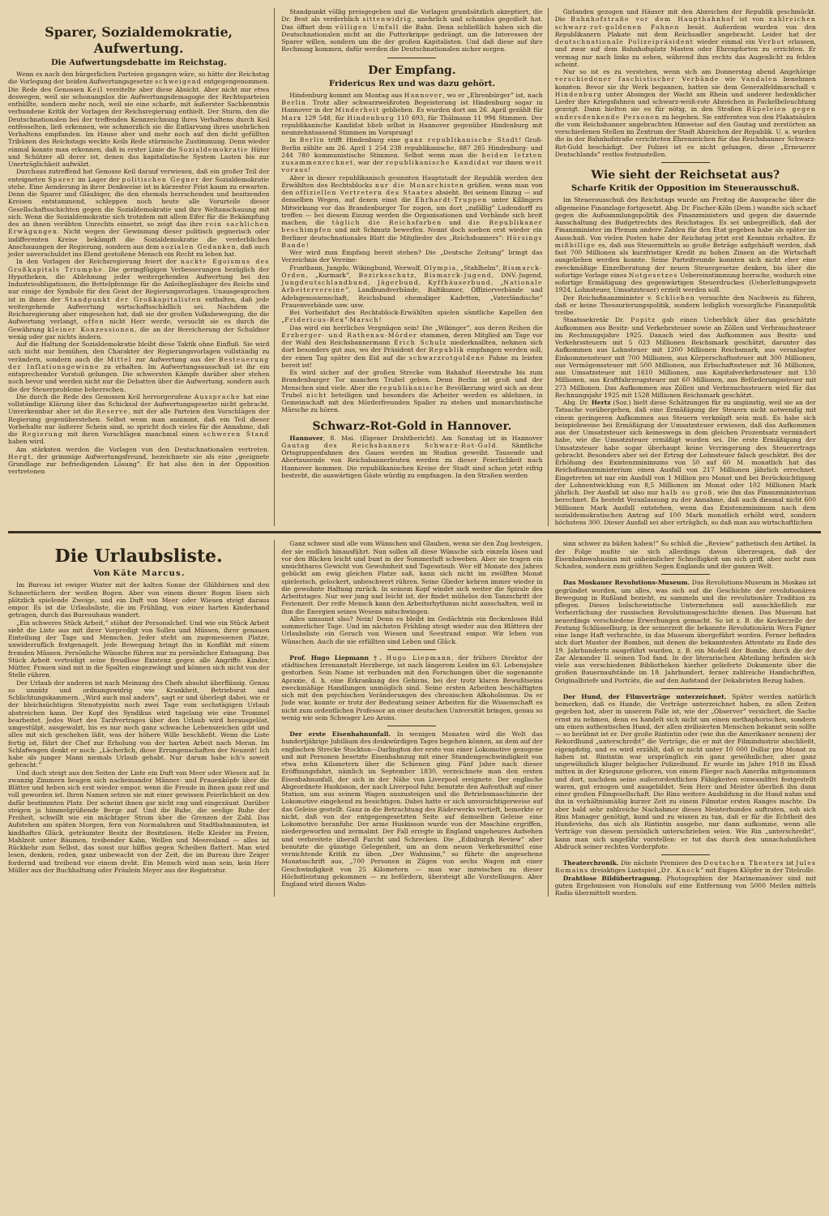Sparer, Sozialdemokratie, Aufwertung.
Die Aufwertungsdebatte im Reichstag.
Wenn es nach den bürgerlichen Parteien gegangen wäre, so hätte der Reichstag die Vorlegung der beiden Aufwertungsgesetze schweigend entgegengenommen. Die Rede des Genossen Keil vereitelte aber diese Absicht. Aber nicht nur etwa deswegen, weil sie schonungslos die Aufwertungsdemagogie der Rechtsparteien enthüllte, sondern mehr noch, weil sie eine scharfe, mit äußerster Sachkenntnis verbundene Kritik der Vorlagen der Reichsregierung enthielt. Der Sturm, den die Deutschnationalen bei der treffenden Kennzeichnung ihres Verhaltens durch Keil entfesselten, ließ erkennen, wie schmerzlich sie die Entlarvung ihres unehrlichen Verhaltens empfanden. Im Hause aber und mehr noch auf den dicht gefüllten Tribünen des Reichstags weckte Keils Rede stürmische Zustimmung. Denn wieder einmal konnte man erkennen, daß in erster Linie die Sozialdemokratie Hüter und Schützer all derer ist, denen das kapitalistische System Lasten bis zur Unerträglichkeit aufwälzt.
Durchaus zutreffend hat Genosse Keil darauf verwiesen, daß ein großer Teil der enteigneten Sparer im Lager der politischen Gegner der Sozialdemokratie stehe. Eine Aenderung in ihrer Denkweise ist in kürzester Frist kaum zu erwarten. Denn die Sparer und Gläubiger, die den ehemals herrschenden und besitzenden Kreisen entstammend, schleppen noch heute alle Vorurteile dieser Gesellschaftsschichten gegen die Sozialdemokratie und ihre Weltanschauung mit sich. Wenn die Sozialdemokratie sich trotzdem mit allem Eifer für die Bekämpfung des an ihnen verübten Unrechts einsetzt, so zeigt das ihre rein sachlichen Erwägungen. Nicht wegen der Gewinnung dieser politisch gegnerisch oder indifferenten Kreise bekämpft die Sozialdemokratie die verderblichen Anschauungen der Regierung, sondern aus dem sozialen Gedanken, daß auch jeder unverschuldet ins Elend gestoßene Mensch ein Recht zu leben hat.
In den Vorlagen der Reichsregierung feiert der nackte Egoismus des Großkapitals Triumphe. Die geringfügigen Verbesserungen bezüglich der Hypotheken, die Ablehnung jeder weitergehenden Aufwertung bei den Industrieobligationen, die Bettelpfennige für die Anleihegläubiger des Reichs sind nur einige der Symbole für den Geist der Regierungsvorlagen. Unausgesprochen ist in ihnen der Standpunkt der Großkapitalisten enthalten, daß jede weitergehende Aufwertung wirtschaftsschädlich sei. Nachdem die Reichsregierung aber eingesehen hat, daß sie der großen Volksbewegung, die die Aufwertung verlangt, offen nicht Herr werde, versucht sie es durch die Gewährung kleiner Konzessionen, die an der Bereicherung der Schuldner wenig oder gar nichts ändern.
Auf die Haltung der Sozialdemokratie bleibt diese Taktik ohne Einfluß. Sie wird sich nicht nur bemühen, den Charakter der Regierungsvorlagen vollständig zu verändern, sondern auch die Mittel zur Aufwertung aus der Besteuerung der Inflationsgewinne zu erhalten. Im Aufwertungsausschuß ist ihr ein entsprechender Vorstoß gelungen. Die schwersten Kämpfe darüber aber stehen noch bevor und werden nicht nur die Debatten über die Aufwertung, sondern auch die der Steuerprobleme beherrschen.
Die durch die Rede des Genossen Keil hervorgerufene Aussprache hat eine vollständige Klärung über das Schicksal der Aufwertungsgesetze nicht gebracht. Unverkennbar aber ist die Reserve, mit der alle Parteien den Vorschlägen der Regierung gegenüberstehen. Selbst wenn man annimmt, daß ein Teil dieser Vorbehalte nur äußerer Schein sind, so spricht doch vieles für die Annahme, daß die Regierung mit ihren Vorschlägen manchmal einen schweren Stand haben wird.
Am stärksten werden die Vorlagen von den Deutschnationalen vertreten. Hergt, der grimmige Aufwertungsfreund, bezeichnete sie als eine „geeignete Grundlage zur befriedigenden Lösung“. Er hat also den in der Opposition vertretenen
Standpunkt völlig preisgegeben und die Vorlagen grundsätzlich akzeptiert, die Dr. Best als verderblich sittenwidrig, unehrlich und schamlos gegeißelt hat. Das öffnet dem völligen Umfall die Bahn. Denn schließlich haben sich die Deutschnationalen nicht an die Futterkrippe gedrängt, um die Interessen der Sparer willen, sondern um die der großen Kapitalisten. Und daß diese auf ihre Rechnung kommen, dafür werden die Deutschnationalen sicher sorgen.
Der Empfang.
Fridericus Rex und was dazu gehört.
Hindenburg kommt am Montag aus Hannover, wo er „Ehrenbürger“ ist, nach Berlin. Trotz aller schwarzweißroten Begeisterung ist Hindenburg sogar in Hannover in der Minderheit geblieben. Es wurden dort am 26. April gezählt für Marx 129 548, für Hindenburg 110 693, für Thälmann 11 994 Stimmen. Der republikanische Kandidat blieb selbst in Hannover gegenüber Hindenburg mit neunzehntausend Stimmen im Vorsprung!
In Berlin trifft Hindenburg eine ganz republikanische Stadt! Groß-Berlin zählte am 26. April 1 254 238 republikanische, 887 285 Hindenburg- und 244 780 kommunistische Stimmen. Selbst wenn man die beiden letzten zusammenrechnet, war der republikanische Kandidat vor ihnen weit voraus!
Aber in dieser republikanisch gesinnten Hauptstadt der Republik werden den Erwählten des Rechtsblocks nur die Monarchisten grüßen, wenn man von den offiziellen Vertretern des Staates absieht. Bei seinem Einzug — auf denselben Wegen, auf denen einst die Ehrhardt-Truppen unter Killingers Mitwirkung vor das Brandenburger Tor zogen, um dort „zufällig“ Ludendorff zu treffen — bei diesem Einzug werden die Organisationen und Verbände sich breit machen, die täglich die Reichsfarben und die Republikaner beschimpfen und mit Schmutz bewerfen. Nennt doch soeben erst wieder ein Berliner deutschnationales Blatt die Mitglieder des „Reichsbanners“: Hörsings Bande!
Wer wird zum Empfang bereit stehen? Die „Deutsche Zeitung“ bringt das Verzeichnis der Vereine:
Frontbann, Jungdo, Wikingbund, Werwolf, Olympia, „Stahlhelm“, Bismarck-Orden, „Kurmark“, Bezirksschutz, Bismarck-Jugend, DNV.-Jugend, Jungdeutschlandbund, Jägerbund, Kyffhäuserbund, „Nationale Arbeitervereine“, Landbundverbände, Baltikumer, Offizierverbände und Adelsgenossenschaft, Reichsbund ehemaliger Kadetten, „Vaterländische“ Frauenverbände usw. usw.
Bei Vorbeifahrt des Rechtsblock-Erwählten spielen sämtliche Kapellen den „Fridericus-Rex“-Marsch!
Das wird ein herrliches Vergnügen sein! Die „Wikinger“, aus deren Reihen die Erzberger- und Rathenau-Mörder stammen, deren Mitglied am Tage vor der Wahl den Reichsbannermann Erich Schulz niederknallten, nehmen sich dort besonders gut aus, wo der Präsident der Republik empfangen werden soll, der einen Tag später den Eid auf die schwarzrotgoldene Fahne zu leisten bereit ist!
Es wird sicher auf der großen Strecke vom Bahnhof Heerstraße bis zum Brandenburger Tor manchen Trubel geben. Denn Berlin ist groß und der Menschen sind viele. Aber die republikanische Bevölkerung wird sich an dem Trubel nicht beteiligen und besonders die Arbeiter werden es ablehnen, in Gemeinschaft mit den Mörderfreunden Spalier zu stehen und monarchistische Märsche zu hören.
Schwarz-Rot-Gold in Hannover.
Hannover, 8. Mai. (Eigener Drahtbericht). Am Sonntag ist in Hannover Gautag des Reichsbanners Schwarz-Rot-Gold. Sämtliche Ortsgruppenfahnen des Gaues werden im Stadion geweiht. Tausende und Abertausende von Reichsbannerleuten werden zu dieser Feierlichkeit nach Hannover kommen. Die republikanischen Kreise der Stadt sind schon jetzt eifrig bestrebt, die auswärtigen Gäste würdig zu empfangen. In den Straßen werden
Girlanden gezogen und Häuser mit den Abzeichen der Republik geschmückt. Die Bahnhofstraße vor dem Hauptbahnhof ist von zahlreichen schwarz-rot-goldenen Fahnen besät. Außerdem wurden von den Republikanern Plakate mit dem Reichsadler angebracht. Leider hat der deutschnationale Polizeipräsident wieder einmal ein Verbot erlassen, und zwar auf dem Bahnhofsplatz Masten oder Ehrenpforten zu errichten. Er vermag nur nach links zu sehen, während ihm rechts das Augenlicht zu fehlen scheint.
Nur so ist es zu verstehen, wenn sich am Donnerstag abend Angehörige verschiedener faschistischer Verbände wie Vandalen benehmen konnten. Bevor sie ihr Werk begannen, hatten sie dem Generalfeldmarschall v. Hindenburg unter Absingen der Wacht am Rhein und anderer bedenklicher Lieder ihre Kriegsfahnen und schwarz-weiß-rote Abzeichen in Fackelbeleuchtung gezeigt. Dann hielten sie es für nötig, in den Straßen Rüpeleien gegen andersdenkende Personen zu begehen. Sie entfernten von den Plakatsäulen die vom Reichsbanner angebrachten Hinweise auf den Gautag und zerstörten an verschiedenen Stellen im Zentrum der Stadt Abzeichen der Republik. U. a. wurden die in der Bahnhofstraße errichteten Ehrenzeichen für das Reichsbanner Schwarz-Rot-Gold beschädigt. Der Polizei ist es nicht gelungen, diese „Erneuerer Deutschlands“ restlos festzustellen.
Wie sieht der Reichsetat aus?
Scharfe Kritik der Opposition im Steuerausschuß.
Im Steuerausschuß des Reichstags wurde am Freitag die Aussprache über die allgemeine Finanzlage fortgesetzt. Abg. Dr. Fischer-Köln (Dem.) wandte sich scharf gegen die Aufsammlungspolitik des Finanzministers und gegen die dauernde Ausschaltung des Budgetrechts des Reichstages. Es sei unbegreiflich, daß der Finanzminister im Plenum andere Zahlen für den Etat gegeben habe als später im Ausschuß. Von vielen Posten habe der Reichstag jetzt erst Kenntnis erhalten. Er mißbillige es, daß aus Steuermitteln so große Beträge aufgehäuft werden, daß fast 700 Millionen als kurzfristiger Kredit zu hohen Zinsen an die Wirtschaft ausgeliehen werden konnte. Seine Parteifreunde konnten sich nicht eher eine zweckmäßige Einzelberatung der neuen Steuergesetze denken, bis über die sofortige Vorlage eines Notgesetzes Uebereinstimmung herrsche, wodurch eine sofortige Ermäßigung des gegenwärtigen Steuerdruckes (Ueberleitungsgesetz 1924, Lohnsteuer, Umsatzsteuer) erzielt werden soll.
Der Reichsfinanzminister v. Schlieben versuchte den Nachweis zu führen, daß er keine Thesaurierungspolitik, sondern lediglich vorsorgliche Finanzpolitik treibe.
Staatssekretär Dr. Popitz gab einen Ueberblick über das geschätzte Aufkommen aus Besitz- und Verkehrsteuer sowie an Zöllen und Verbrauchssteuer im Rechnungsjahre 1925. Danach wird das Aufkommen aus Besitz- und Verkehrssteuern mit 5 023 Millionen Reichsmark geschätzt, darunter das Aufkommen aus Lohnsteuer mit 1200 Millionen Reichsmark, aus veranlagter Einkommensteuer mit 700 Millionen, aus Körperschaftssteuer mit 300 Millionen, aus Vermögenssteuer mit 500 Millionen, aus Erbschaftssteuer mit 36 Millionen, aus Umsatzsteuer mit 1610 Millionen, aus Kapitalverkehrssteuer mit 130 Millionen, aus Kraftfahrzeugsteuer mit 60 Millionen, aus Beförderungssteuer mit 273 Millionen. Das Aufkommen aus Zöllen und Verbrauchssteuern wird für das Rechnungsjahr 1925 mit 1528 Millionen Reichsmark geschätzt.
Abg. Dr. Hertz (Soz.) hielt diese Schätzungen für zu ungünstig, weil sie an der Tatsache vorübergehen, daß eine Ermäßigung der Steuern nicht notwendig mit einem geringeren Aufkommen aus Steuern verknüpft sein muß. Es habe sich beispielsweise bei Ermäßigung der Umsatzsteuer erwiesen, daß das Aufkommen aus der Umsatzsteuer sich keineswegs in dem gleichen Prozentsatz vermindert habe, wie die Umsatzsteuer ermäßigt worden sei. Die erste Ermäßigung der Umsatzsteuer habe sogar überhaupt keine Verringerung des Steuerertrags gebracht. Besonders aber sei der Ertrag der Lohnsteuer falsch geschätzt. Bei der Erhöhung des Existenzminimums von 50 auf 60 M. monatlich hat das Reichsfinanzministerium einen Ausfall von 217 Millionen jährlich errechnet. Eingetreten ist nur ein Ausfall von 1 Million pro Monat und bei Berücksichtigung der Lohnentwicklung von 8,5 Millionen im Monat oder 102 Millionen Mark jährlich. Der Ausfall ist also nur halb so groß, wie ihn das Finanzministerium berechnet. Es besteht Veranlassung zu der Annahme, daß auch diesmal nicht 600 Millionen Mark Ausfall entstehen, wenn das Existenzminimum nach dem sozialdemokratischen Antrag auf 100 Mark monatlich erhöht wird, sondern höchstens 300. Dieser Ausfall sei aber erträglich, so daß man aus wirtschaftlichen
Die Urlaubsliste.
Von Käte Marcus.
Im Bureau ist ewiger Winter mit der kalten Sonne der Glühbirnen und den Schneetüchern der weißen Bogen. Aber von einem dieser Bogen lösen sich plötzlich spielende Zweige, und ein Duft von Meer oder Wiesen steigt daraus empor. Es ist die Urlaubsliste, die im Frühling, von einer harten Kinderhand getragen, durch das Bureauhaus wandert.
„Ein schweres Stück Arbeit,“ stöhnt der Personalchef. Und wie ein Stück Arbeit sieht die Liste aus mit ihrer Vorpredigt von Sollen und Müssen, ihrer genauen Einteilung der Tage und Menschen. Jeder steht am zugemessenen Platze, unwiderruflich festgenagelt. Jede Bewegung bringt ihn in Konflikt mit einem fremden Müssen. Persönliche Wünsche führen nur zu persönlicher Entsagung. Das Stück Arbeit verteidigt seine freudlose Existenz gegen alle Angriffe. Kinder, Mütter, Frauen sind mit in die Spalten eingezwängt und können sich nicht von der Stelle rühren.
Der Urlaub der anderen ist nach Meinung des Chefs absolut überflüssig. Genau so unnütz und ordnungswidrig wie Krankheit, Betriebsrat und Schlichtungskammern. „Wird auch mal anders“, sagt er und überlegt dabei, wie er der bleichsüchtigen Stenotypistin noch zwei Tage vom sechstägigen Urlaub abstreichen kann. Der Kopf des Syndikus wird tagelang wie eine Trommel bearbeitet. Jedes Wort des Tarifvertrages über den Urlaub wird herausgelöst, umgestülpt, ausgewalzt, bis es nur noch ganz schwache Lebenszeichen gibt und alles mit sich geschehen läßt, was der höhere Wille beschließt. Wenn die Liste fertig ist, fährt der Chef zur Erholung von der harten Arbeit nach Meran. Im Schlafwagen denkt er noch: „Lächerlich, diese Errungenschaften der Neuzeit! Ich habe als junger Mann niemals Urlaub gehabt. Nur darum habe ich's soweit gebracht.“
Und doch steigt aus den Seiten der Liste ein Duft von Meer oder Wiesen auf. In zwanzig Zimmern beugen sich nacheinander Männer- und Frauenköpfe über die Blätter und heben sich erst wieder empor, wenn die Freude in ihnen ganz reif und voll geworden ist. Ihren Namen setzen sie mit einer gewissen Feierlichkeit an den dafür bestimmten Platz. Der scheint ihnen gar nicht eng und eingezäunt. Darüber steigen ja himmelgrüßende Berge auf. Und die Ruhe, die seelige Ruhe der Freiheit, schwillt wie ein mächtiger Strom über die Grenzen der Zahl. Das Aufstehen am späten Morgen, fern von Normaluhren und Stadtbahnminuten, ist kindhaftes Glück, geträumter Besitz der Besitzlosen. Helle Kleider im Freien, Mahlzeit unter Bäumen, treibender Kahn, Wellen und Meeresland — alles ist Rückkehr zum Selbst, das sonst nur hilflos gegen Scheiben flattert. Man wird lesen, denken, reden, ganz unbewacht von der Zeit, die im Bureau ihre Zeiger fordernd und treibend vor einem dreht. Ein Mensch wird man sein, kein Herr Müller aus der Buchhaltung oder Fräulein Meyer aus der Registratur.
Ganz schwer sind alle vom Wünschen und Glauben, wenn sie den Zug besteigen, der sie endlich hinausführt. Nun sollen all diese Wünsche sich einzeln lösen und vor den Blicken leicht und bunt in der Sommerluft schweben. Aber sie tragen ein unsichtbares Gewicht von Gewohnheit und Tagesstaub. Wer elf Monate des Jahres gebückt am ewig gleichen Platze saß, kann sich nicht im zwölften Monat spielerisch, gelockert, unbeschwert rühren. Seine Glieder kehren immer wieder in die gewohnte Haltung zurück. In seinem Kopf windet sich weiter die Spirale des Arbeitstages. Nur wer jung und leicht ist, der findet mühelos den Tanzschritt der Ferienzeit. Der reife Mensch kann den Arbeitsrhythmus nicht ausschalten, weil in ihm die Energien seines Wesens mitschwingen.
Alles umsonst also? Nein! Denn es bleibt im Gedächtnis ein fleckenloses Bild sommerlicher Tage. Und im nächsten Frühling steigt wieder aus den Blättern der Urlaubsliste ein Geruch von Wiesen und Seestrand empor. Wir leben von Wünschen. Auch die nie erfüllten sind Leben und Glück.
Prof. Hugo Liepmann †. Hugo Liepmann, der frühere Direktor der städtischen Irrenanstalt Herzberge, ist nach längerem Leiden im 63. Lebensjahre gestorben. Sein Name ist verbunden mit den Forschungen über die sogenannte Apraxie, d. h. eine Erkrankung des Gehirns, bei der trotz klaren Bewußtseins zweckmäßige Handlungen unmöglich sind. Seine ersten Arbeiten beschäftigten sich mit den psychischen Veränderungen des chronischen Alkoholismus. Da er Jude war, konnte er trotz der Bedeutung seiner Arbeiten für die Wissenschaft es nicht zum ordentlichen Professor an einer deutschen Universität bringen, genau so wenig wie sein Schwager Leo Arons.
Der erste Eisenbahnunfall. In wenigen Monaten wird die Welt das hundertjährige Jubiläum des denkwürdigen Tages begehen können, an dem auf der englischen Strecke Stockton—Darlington der erste von einer Lokomotive gezogene und mit Personen besetzte Eisenbahnzug mit einer Stundengeschwindigkeit von etwa zehn Kilometern über die Schienen ging. Fünf Jahre nach dieser Eröffnungsfahrt, nämlich im September 1830, verzeichnete man den ersten Eisenbahnunfall, der sich in der Nähe von Liverpool ereignete. Der englische Abgeordnete Huskisson, der nach Liverpool fuhr, benutzte den Aufenthalt auf einer Station, um aus seinem Wagen auszusteigen und die Betriebsmaschinerie der Lokomotive eingehend zu besichtigen. Dabei hatte er sich unvorsichtigerweise auf das Geleise gestellt. Ganz in die Betrachtung des Räderwerks vertieft, bemerkte er nicht, daß von der entgegengesetzten Seite auf demselben Geleise eine Lokomotive heranfuhr. Der arme Huskisson wurde von der Maschine ergriffen, niedergeworfen und zermalmt. Der Fall erregte in England ungeheures Aufsehen und verbreitete überall Furcht und Schrecken. Die „Edinburgh Review“ aber benutzte die günstige Gelegenheit, um an dem neuen Verkehrsmittel eine vernichtende Kritik zu üben. „Der Wahnsinn,“ so führte die angesehene Monatsschrift aus, „700 Personen in Zügen von sechs Wagen mit einer Geschwindigkeit von 25 Kilometern — man war inzwischen zu dieser Höchstleistung gekommen — zu befördern, übersteigt alle Vorstellungen. Aber England wird diesen Wahn-
sinn schwer zu büßen haben!“ So schloß die „Review“ pathetisch den Artikel. In der Folge mußte sie sich allerdings davon überzeugen, daß der Eisenbahnwahnsinn mit unheimlicher Schnelligkeit um sich griff, aber nicht zum Schaden, sondern zum größten Segen Englands und der ganzen Welt.
Das Moskauer Revolutions-Museum. Das Revolutions-Museum in Moskau ist gegründet worden, um alles, was sich auf die Geschichte der revolutionären Bewegung in Rußland bezieht, zu sammeln und die revolutionäre Tradition zu pflegen. Dieses bolschewistische Unternehmen soll ausschließlich zur Verherrlichung der russischen Revolutionsgeschichte dienen. Das Museum hat neuerdings verschiedene Erwerbungen gemacht. So ist z. B. die Kerkerzelle der Festung Schlüsselburg, in der seinerzeit die bekannte Revolutionärin Wera Figner eine lange Haft verbrachte, in das Museum übergeführt worden. Ferner befinden sich dort Muster der Bomben, mit denen die bekanntesten Attentate zu Ende des 19. Jahrhunderts ausgeführt wurden, z. B. ein Modell der Bombe, durch die der Zar Alexander II. seinen Tod fand. In der literarischen Abteilung befinden sich viele aus verschiedenen Bibliotheken hierher gelieferte Dokumente über die großen Bauernaufstände im 18. Jahrhundert, ferner zahlreiche Handschriften, Originalbriefe und Porträts, die auf den Aufstand der Dekabristen Bezug haben.
Der Hund, der Filmverträge unterzeichnet. Später werden natürlich bemerken, daß es Hunde, die Verträge unterzeichnet haben, zu allen Zeiten gegeben hat, aber in unserem Falle ist, wie der „Observer“ versichert, die Sache ernst zu nehmen, denn es handelt sich nicht um einen methaphorischen, sondern um einen authentischen Hund, der allen zivilisierten Menschen bekannt sein sollte — so berühmt ist er. Der große Rintintin oder (wie ihn die Amerikaner nennen) der Rekordhund „unterschreibt“ die Verträge, die er mit der Filmindustrie abschließt, eigenpfotig, und es wird erzählt, daß er nicht unter 10 000 Dollar pro Monat zu haben ist. Rintintin war ursprünglich ein ganz gewöhnlicher, aber ganz ungewöhnlich kluger belgischer Polizeihund. Er wurde im Jahre 1918 im Elsaß mitten in der Kriegszone geboren, von einem Flieger nach Amerika mitgenommen und dort, nachdem seine außerordentlichen Fähigkeiten einwandfrei festgestellt waren, gut erzogen und ausgebildet. Sein Herr und Meister überließ ihn dann einer großen Filmgesellschaft. Die Rins weitere Ausbildung in die Hand nahm und ihn in verhältnismäßig kurzer Zeit zu einem Filmstar ersten Ranges machte. Da aber bald sehr zahlreiche Nachahmer dieses Meisterhundes auftraten, sah sich Rins Manager genötigt, kund und zu wissen zu tun, daß er für die Echtheit des Hundeviehs, das sich als Rintintin ausgebe, nur dann aufkomme, wenn alle Verträge von diesem persönlich unterschrieben seien. Wie Rin „unterschreibt“, kann man sich ungefähr vorstellen: er tut das durch den unnachahmlichen Abdruck seiner rechten Vorderpfote.
Theaterchronik. Die nächste Premiere des Deutschen Theaters ist Jules Romains dreiaktiges Lustspiel „Dr. Knock“ mit Eugen Klöpfer in der Titelrolle.
Drahtlose Bildübertragung. Photographien der Marinemanöver sind mit guten Ergebnissen von Honolulu auf eine Entfernung von 5000 Meilen mittels Radio übermittelt worden.